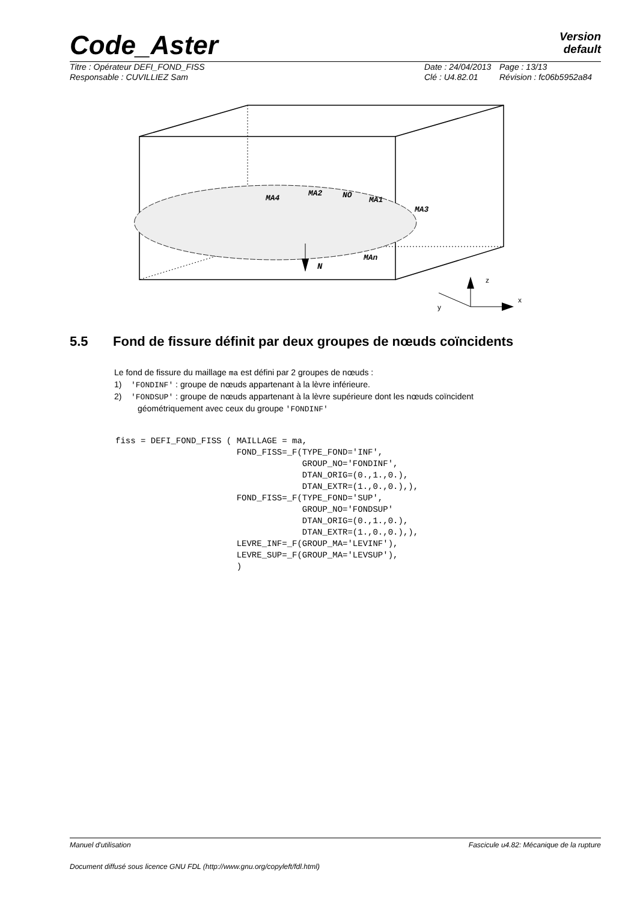Code_Aster
Version
default
Titre : Opérateur DEFI_FOND_FISS
Date : 24/04/2013
Page : 13/13
Responsable : CUVILLIEZ Sam
Clé : U4.82.01
Révision : fc06b5952a84
N
MA4
MA2
NO
MA1
MA3
MAn
z
x
y
5.5 Fond de fissure définit par deux groupes de nœuds coïncidents
Le fond de fissure du maillage ma est défini par 2 groupes de nœuds :
1) 'FONDINF' : groupe de nœuds appartenant à la lèvre inférieure.
2) 'FONDSUP' : groupe de nœuds appartenant à la lèvre supérieure dont les nœuds coïncident
géométriquement avec ceux du groupe 'FONDINF'
fiss = DEFI_FOND_FISS ( MAILLAGE = ma,
                        FOND_FISS=_F(TYPE_FOND='INF',
                                     GROUP_NO='FONDINF',
                                     DTAN_ORIG=(0.,1.,0.),
                                     DTAN_EXTR=(1.,0.,0.),),
                        FOND_FISS=_F(TYPE_FOND='SUP',
                                     GROUP_NO='FONDSUP'
                                     DTAN_ORIG=(0.,1.,0.),
                                     DTAN_EXTR=(1.,0.,0.),),
                        LEVRE_INF=_F(GROUP_MA='LEVINF'),
                        LEVRE_SUP=_F(GROUP_MA='LEVSUP'),
                        )
Manuel d'utilisation Fascicule u4.82: Mécanique de la rupture
Document diffusé sous licence GNU FDL (http://www.gnu.org/copyleft/fdl.html)